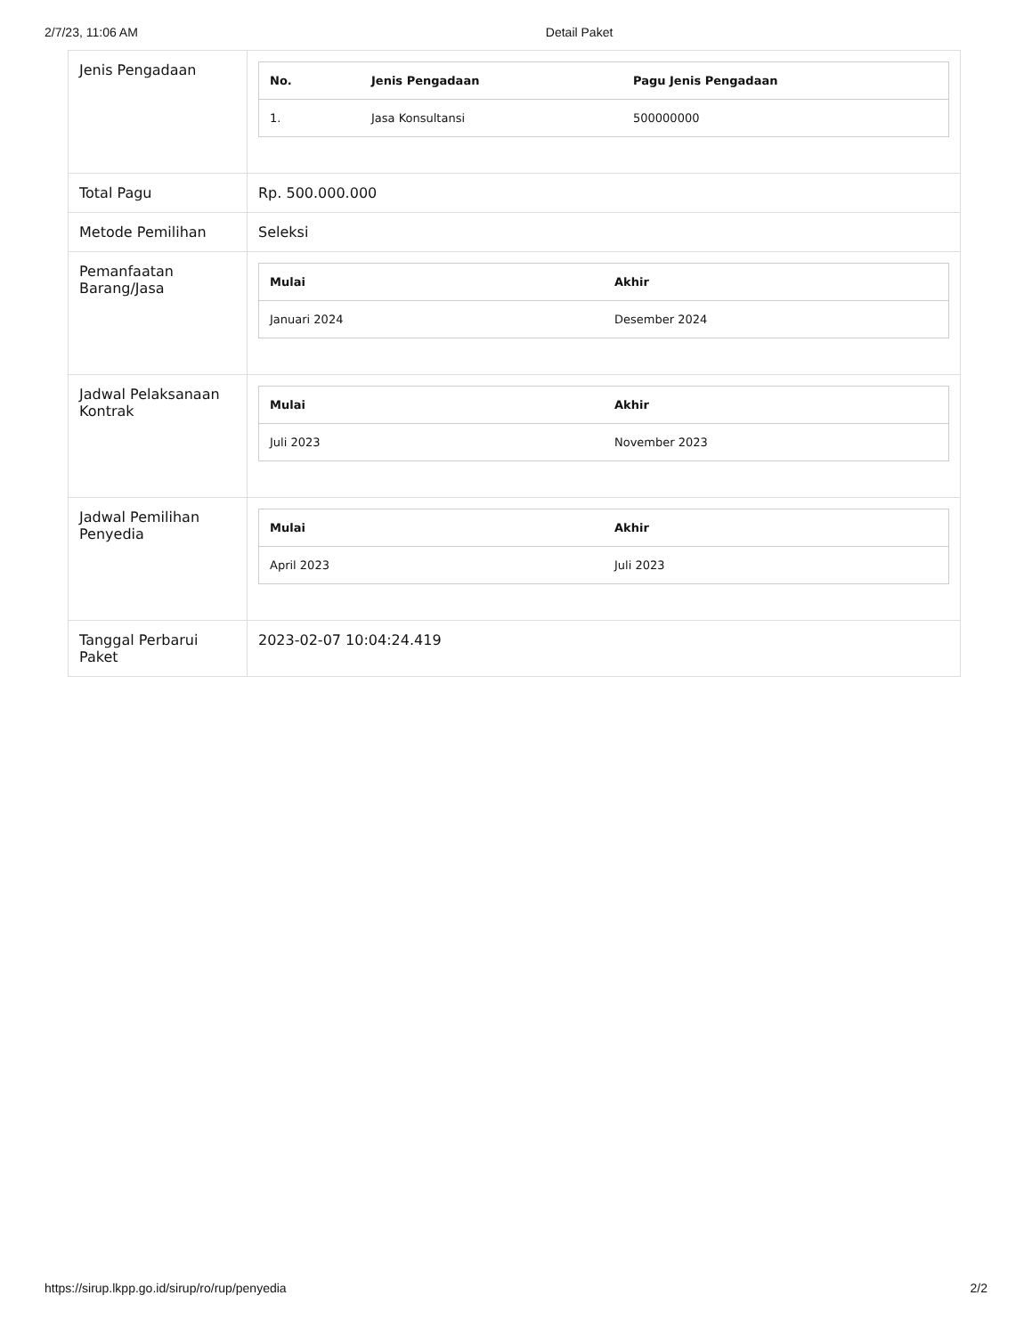2/7/23, 11:06 AM Detail Paket
| Jenis Pengadaan | / No. / Jenis Pengadaan / Pagu Jenis Pengadaan / / --- / --- / --- / / 1. / Jasa Konsultansi / 500000000 / |
| Total Pagu | Rp. 500.000.000 |
| Metode Pemilihan | Seleksi |
| Pemanfaatan Barang/Jasa | / Mulai / Akhir / / --- / --- / / Januari 2024 / Desember 2024 / |
| Jadwal Pelaksanaan Kontrak | / Mulai / Akhir / / --- / --- / / Juli 2023 / November 2023 / |
| Jadwal Pemilihan Penyedia | / Mulai / Akhir / / --- / --- / / April 2023 / Juli 2023 / |
| Tanggal Perbarui Paket | 2023-02-07 10:04:24.419 |
https://sirup.lkpp.go.id/sirup/ro/rup/penyedia 2/2